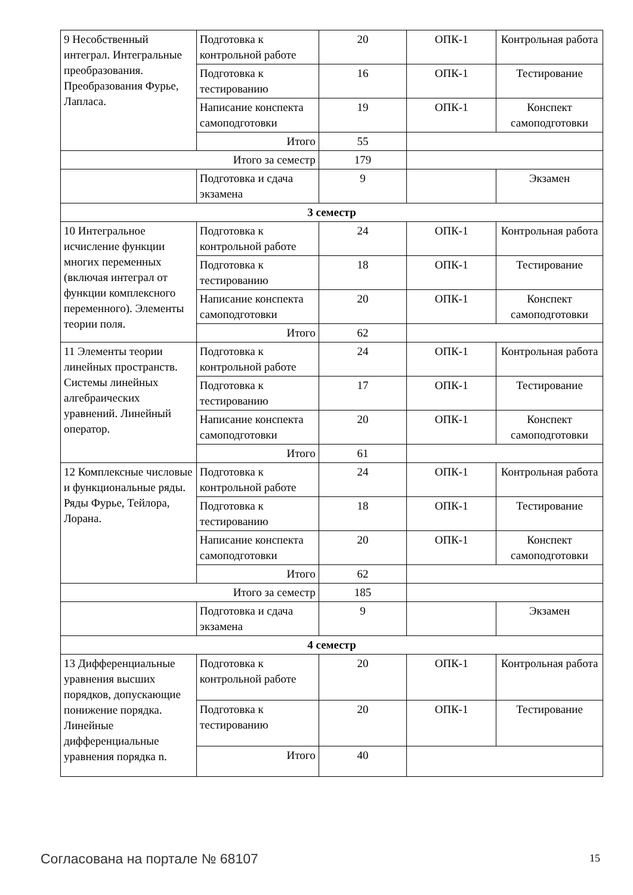| 9 Несобственный интеграл. Интегральные преобразования. Преобразования Фурье, Лапласа. | Подготовка к контрольной работе | 20 | ОПК-1 | Контрольная работа |
| | Подготовка к тестированию | 16 | ОПК-1 | Тестирование |
| | Написание конспекта самоподготовки | 19 | ОПК-1 | Конспект самоподготовки |
| | Итого | 55 | | |
| Итого за семестр | | 179 | | |
| | Подготовка и сдача экзамена | 9 | | Экзамен |
| 3 семестр | | | | |
| 10 Интегральное исчисление функции многих переменных (включая интеграл от функции комплексного переменного). Элементы теории поля. | Подготовка к контрольной работе | 24 | ОПК-1 | Контрольная работа |
| | Подготовка к тестированию | 18 | ОПК-1 | Тестирование |
| | Написание конспекта самоподготовки | 20 | ОПК-1 | Конспект самоподготовки |
| | Итого | 62 | | |
| 11 Элементы теории линейных пространств. Системы линейных алгебраических уравнений. Линейный оператор. | Подготовка к контрольной работе | 24 | ОПК-1 | Контрольная работа |
| | Подготовка к тестированию | 17 | ОПК-1 | Тестирование |
| | Написание конспекта самоподготовки | 20 | ОПК-1 | Конспект самоподготовки |
| | Итого | 61 | | |
| 12 Комплексные числовые и функциональные ряды. Ряды Фурье, Тейлора, Лорана. | Подготовка к контрольной работе | 24 | ОПК-1 | Контрольная работа |
| | Подготовка к тестированию | 18 | ОПК-1 | Тестирование |
| | Написание конспекта самоподготовки | 20 | ОПК-1 | Конспект самоподготовки |
| | Итого | 62 | | |
| Итого за семестр | | 185 | | |
| | Подготовка и сдача экзамена | 9 | | Экзамен |
| 4 семестр | | | | |
| 13 Дифференциальные уравнения высших порядков, допускающие понижение порядка. Линейные дифференциальные уравнения порядка n. | Подготовка к контрольной работе | 20 | ОПК-1 | Контрольная работа |
| | Подготовка к тестированию | 20 | ОПК-1 | Тестирование |
| | Итого | 40 | | |
Согласована на портале № 68107 15